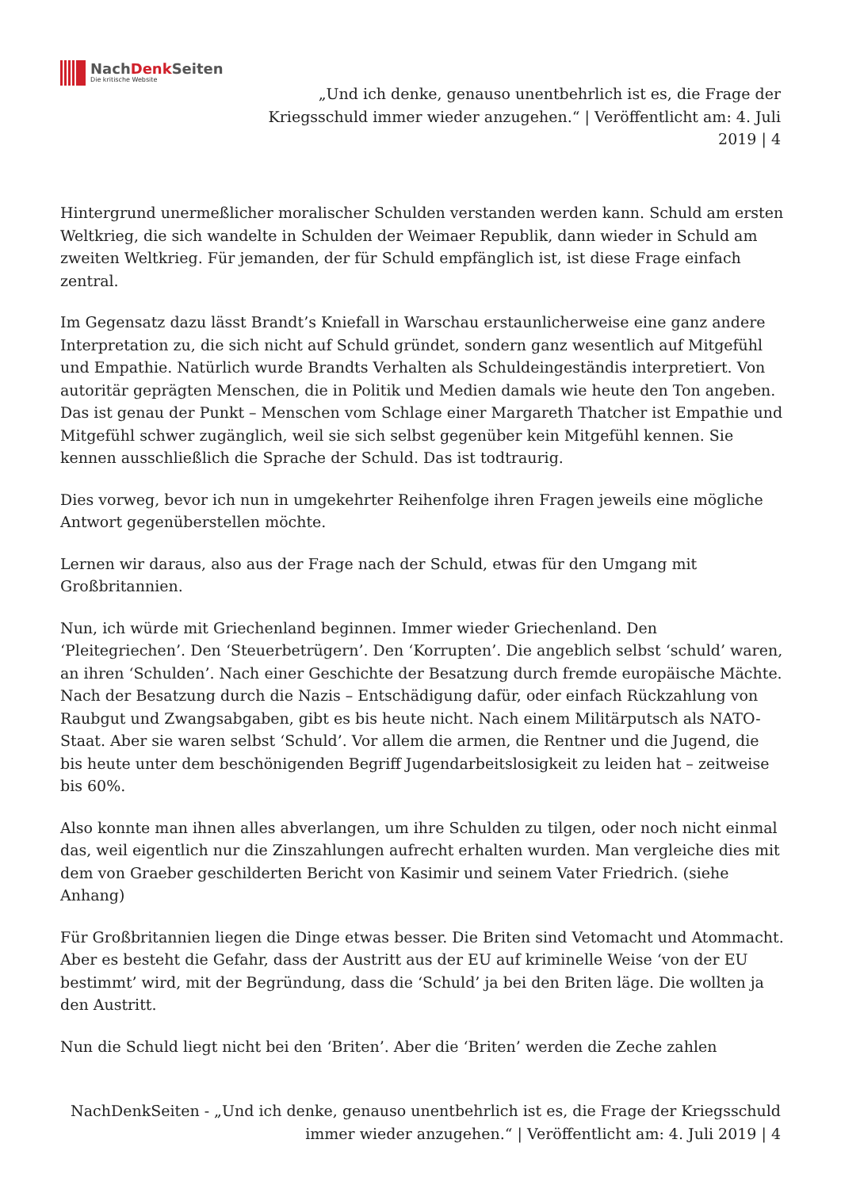NachDenk Seiten
Die kritische Website
„Und ich denke, genauso unentbehrlich ist es, die Frage der Kriegsschuld immer wieder anzugehen.“ | Veröffentlicht am: 4. Juli 2019 | 4
Hintergrund unermeßlicher moralischer Schulden verstanden werden kann. Schuld am ersten Weltkrieg, die sich wandelte in Schulden der Weimaer Republik, dann wieder in Schuld am zweiten Weltkrieg. Für jemanden, der für Schuld empfänglich ist, ist diese Frage einfach zentral.
Im Gegensatz dazu lässt Brandt’s Kniefall in Warschau erstaunlicherweise eine ganz andere Interpretation zu, die sich nicht auf Schuld gründet, sondern ganz wesentlich auf Mitgefühl und Empathie. Natürlich wurde Brandts Verhalten als Schuldeingeständis interpretiert. Von autoritär geprägten Menschen, die in Politik und Medien damals wie heute den Ton angeben. Das ist genau der Punkt – Menschen vom Schlage einer Margareth Thatcher ist Empathie und Mitgefühl schwer zugänglich, weil sie sich selbst gegenüber kein Mitgefühl kennen. Sie kennen ausschließlich die Sprache der Schuld. Das ist todtraurig.
Dies vorweg, bevor ich nun in umgekehrter Reihenfolge ihren Fragen jeweils eine mögliche Antwort gegenüberstellen möchte.
Lernen wir daraus, also aus der Frage nach der Schuld, etwas für den Umgang mit Großbritannien.
Nun, ich würde mit Griechenland beginnen. Immer wieder Griechenland. Den ‘Pleitegriechen’. Den ‘Steuerbetrügern’. Den ‘Korrupten’. Die angeblich selbst ‘schuld’ waren, an ihren ‘Schulden’. Nach einer Geschichte der Besatzung durch fremde europäische Mächte. Nach der Besatzung durch die Nazis – Entschädigung dafür, oder einfach Rückzahlung von Raubgut und Zwangsabgaben, gibt es bis heute nicht. Nach einem Militärputsch als NATO-Staat. Aber sie waren selbst ‘Schuld’. Vor allem die armen, die Rentner und die Jugend, die bis heute unter dem beschönigenden Begriff Jugendarbeitslosigkeit zu leiden hat – zeitweise bis 60%.
Also konnte man ihnen alles abverlangen, um ihre Schulden zu tilgen, oder noch nicht einmal das, weil eigentlich nur die Zinszahlungen aufrecht erhalten wurden. Man vergleiche dies mit dem von Graeber geschilderten Bericht von Kasimir und seinem Vater Friedrich. (siehe Anhang)
Für Großbritannien liegen die Dinge etwas besser. Die Briten sind Vetomacht und Atommacht. Aber es besteht die Gefahr, dass der Austritt aus der EU auf kriminelle Weise ‘von der EU bestimmt’ wird, mit der Begründung, dass die ‘Schuld’ ja bei den Briten läge. Die wollten ja den Austritt.
Nun die Schuld liegt nicht bei den ‘Briten’. Aber die ‘Briten’ werden die Zeche zahlen
NachDenkSeiten - „Und ich denke, genauso unentbehrlich ist es, die Frage der Kriegsschuld immer wieder anzugehen.“ | Veröffentlicht am: 4. Juli 2019 | 4